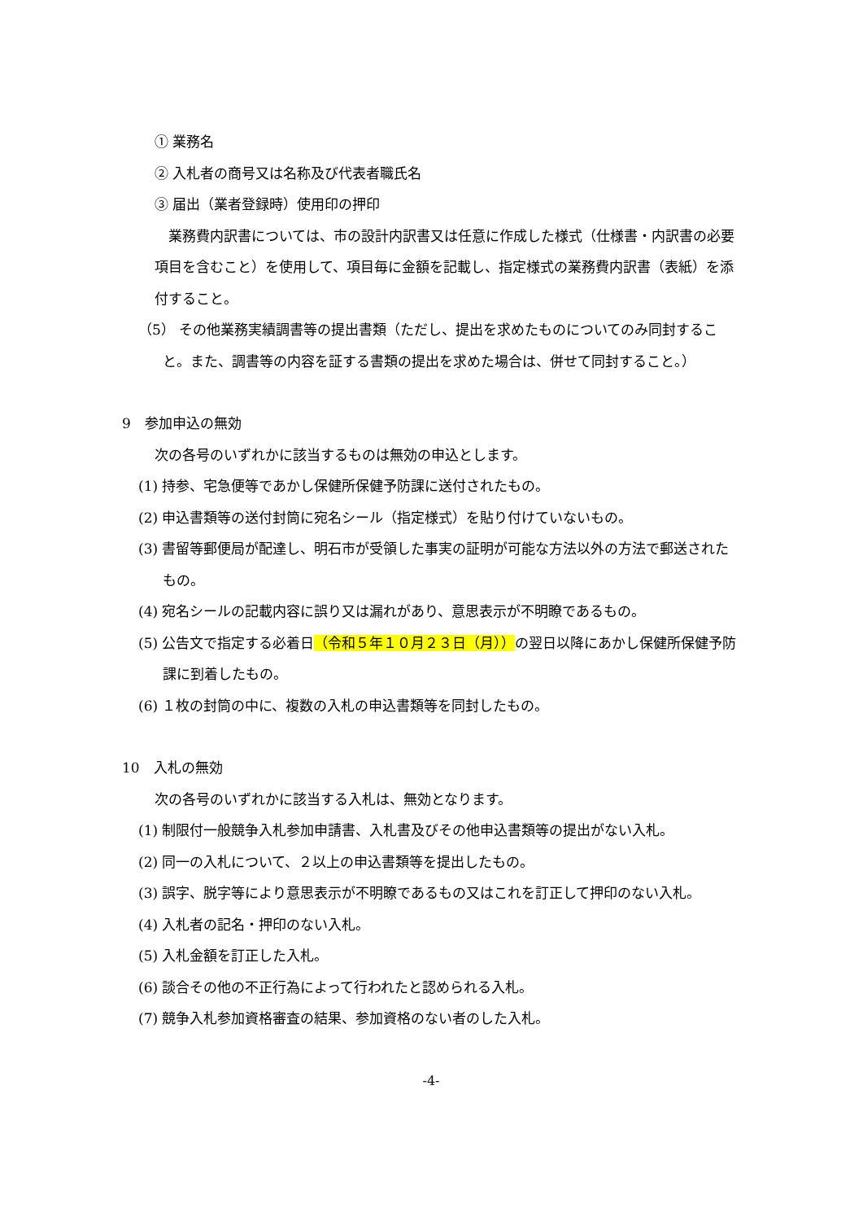① 業務名
② 入札者の商号又は名称及び代表者職氏名
③ 届出（業者登録時）使用印の押印
　業務費内訳書については、市の設計内訳書又は任意に作成した様式（仕様書・内訳書の必要項目を含むこと）を使用して、項目毎に金額を記載し、指定様式の業務費内訳書（表紙）を添付すること。
（5） その他業務実績調書等の提出書類（ただし、提出を求めたものについてのみ同封すること。また、調書等の内容を証する書類の提出を求めた場合は、併せて同封すること。）
9　参加申込の無効
次の各号のいずれかに該当するものは無効の申込とします。
(1) 持参、宅急便等であかし保健所保健予防課に送付されたもの。
(2) 申込書類等の送付封筒に宛名シール（指定様式）を貼り付けていないもの。
(3) 書留等郵便局が配達し、明石市が受領した事実の証明が可能な方法以外の方法で郵送されたもの。
(4) 宛名シールの記載内容に誤り又は漏れがあり、意思表示が不明瞭であるもの。
(5) 公告文で指定する必着日（令和５年１０月２３日（月））の翌日以降にあかし保健所保健予防課に到着したもの。
(6) １枚の封筒の中に、複数の入札の申込書類等を同封したもの。
10　入札の無効
次の各号のいずれかに該当する入札は、無効となります。
(1) 制限付一般競争入札参加申請書、入札書及びその他申込書類等の提出がない入札。
(2) 同一の入札について、２以上の申込書類等を提出したもの。
(3) 誤字、脱字等により意思表示が不明瞭であるもの又はこれを訂正して押印のない入札。
(4) 入札者の記名・押印のない入札。
(5) 入札金額を訂正した入札。
(6) 談合その他の不正行為によって行われたと認められる入札。
(7) 競争入札参加資格審査の結果、参加資格のない者のした入札。
-4-